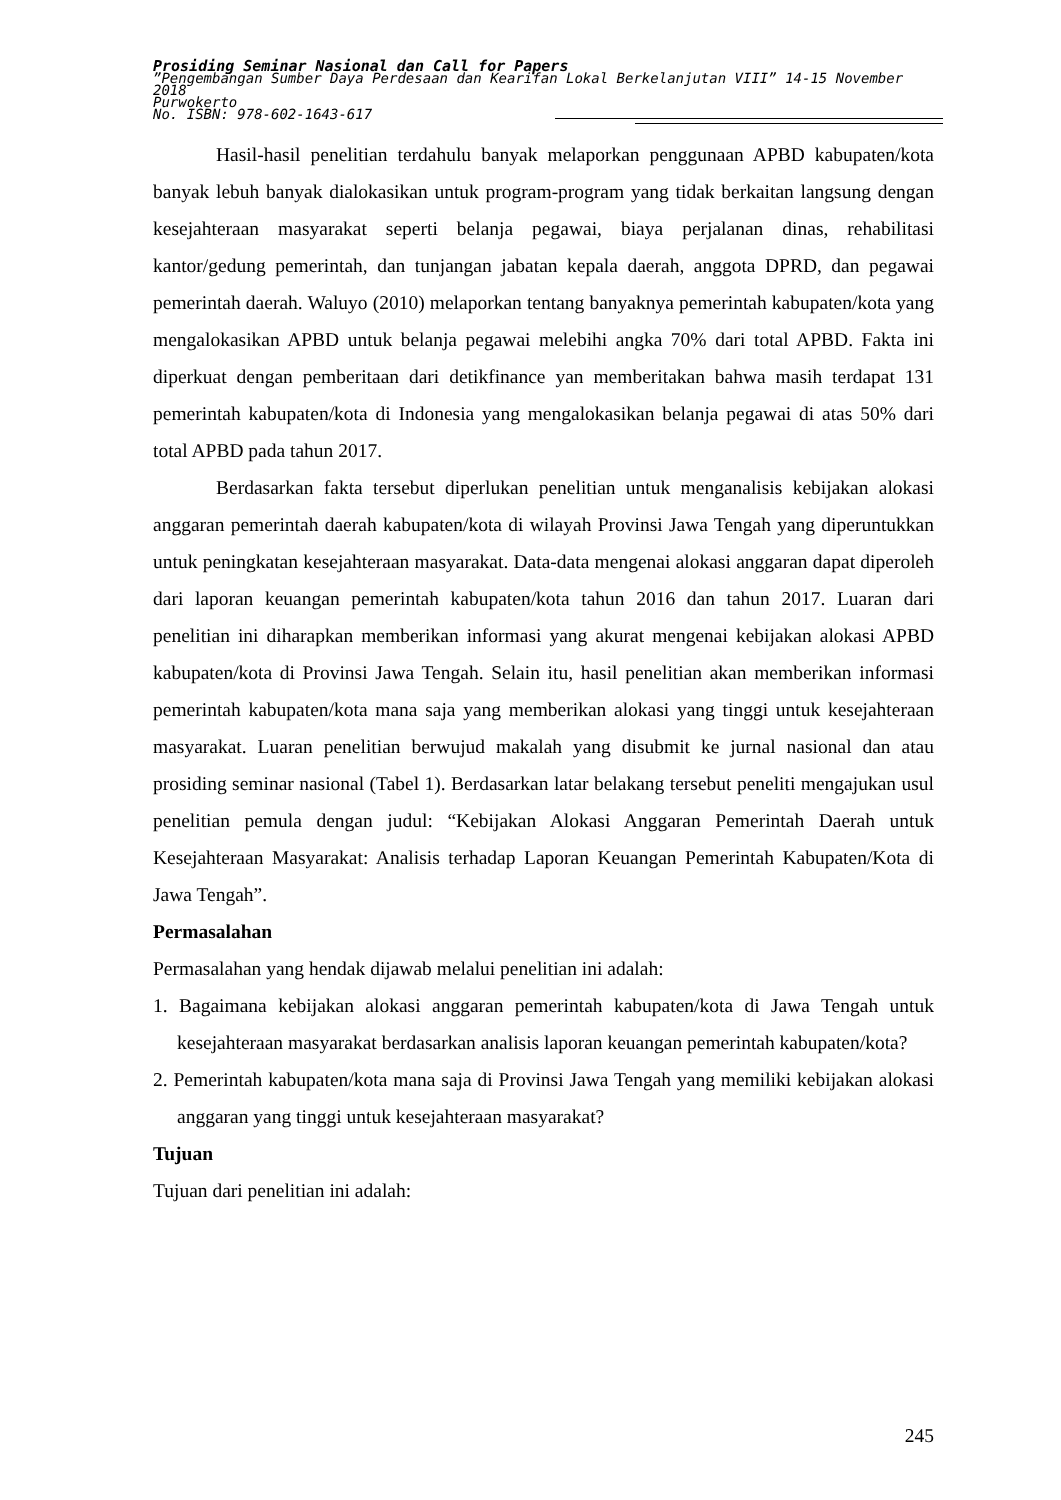Prosiding Seminar Nasional dan Call for Papers
”Pengembangan Sumber Daya Perdesaan dan Kearifan Lokal Berkelanjutan VIII” 14-15 November 2018
Purwokerto
No. ISBN: 978-602-1643-617
Hasil-hasil penelitian terdahulu banyak melaporkan penggunaan APBD kabupaten/kota banyak lebuh banyak dialokasikan untuk program-program yang tidak berkaitan langsung dengan kesejahteraan masyarakat seperti belanja pegawai, biaya perjalanan dinas, rehabilitasi kantor/gedung pemerintah, dan tunjangan jabatan kepala daerah, anggota DPRD, dan pegawai pemerintah daerah. Waluyo (2010) melaporkan tentang banyaknya pemerintah kabupaten/kota yang mengalokasikan APBD untuk belanja pegawai melebihi angka 70% dari total APBD. Fakta ini diperkuat dengan pemberitaan dari detikfinance yan memberitakan bahwa masih terdapat 131 pemerintah kabupaten/kota di Indonesia yang mengalokasikan belanja pegawai di atas 50% dari total APBD pada tahun 2017.
Berdasarkan fakta tersebut diperlukan penelitian untuk menganalisis kebijakan alokasi anggaran pemerintah daerah kabupaten/kota di wilayah Provinsi Jawa Tengah yang diperuntukkan untuk peningkatan kesejahteraan masyarakat. Data-data mengenai alokasi anggaran dapat diperoleh dari laporan keuangan pemerintah kabupaten/kota tahun 2016 dan tahun 2017. Luaran dari penelitian ini diharapkan memberikan informasi yang akurat mengenai kebijakan alokasi APBD kabupaten/kota di Provinsi Jawa Tengah. Selain itu, hasil penelitian akan memberikan informasi pemerintah kabupaten/kota mana saja yang memberikan alokasi yang tinggi untuk kesejahteraan masyarakat. Luaran penelitian berwujud makalah yang disubmit ke jurnal nasional dan atau prosiding seminar nasional (Tabel 1). Berdasarkan latar belakang tersebut peneliti mengajukan usul penelitian pemula dengan judul: “Kebijakan Alokasi Anggaran Pemerintah Daerah untuk Kesejahteraan Masyarakat: Analisis terhadap Laporan Keuangan Pemerintah Kabupaten/Kota di Jawa Tengah”.
Permasalahan
Permasalahan yang hendak dijawab melalui penelitian ini adalah:
1. Bagaimana kebijakan alokasi anggaran pemerintah kabupaten/kota di Jawa Tengah untuk kesejahteraan masyarakat berdasarkan analisis laporan keuangan pemerintah kabupaten/kota?
2. Pemerintah kabupaten/kota mana saja di Provinsi Jawa Tengah yang memiliki kebijakan alokasi anggaran yang tinggi untuk kesejahteraan masyarakat?
Tujuan
Tujuan dari penelitian ini adalah:
245